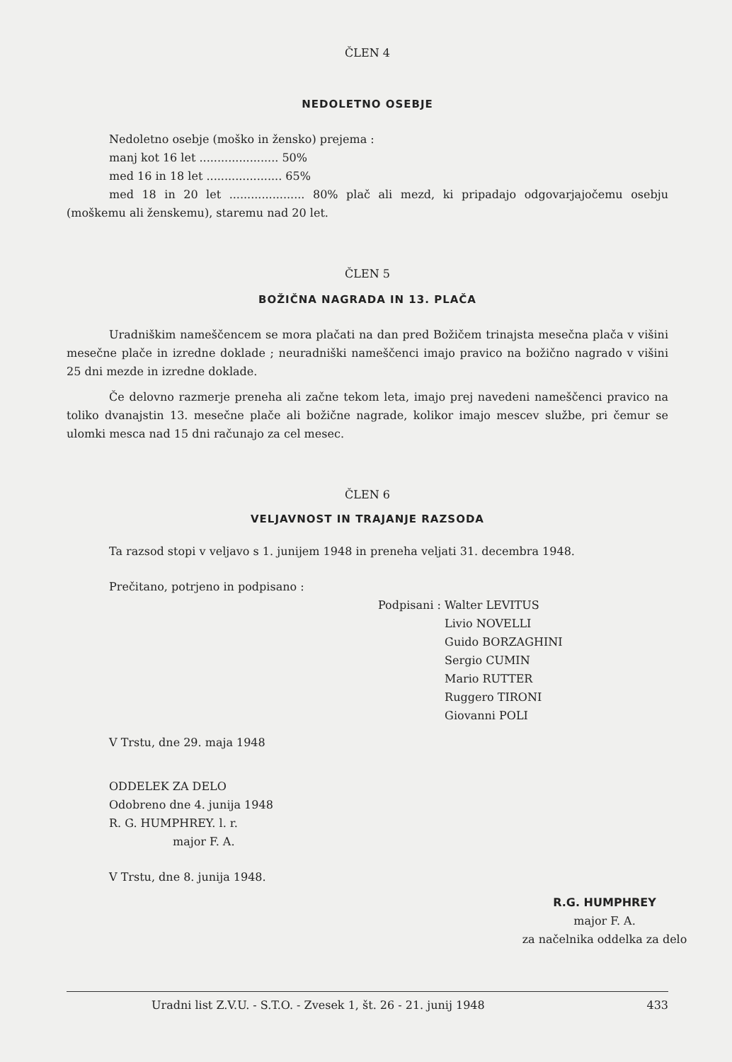ČLEN 4
NEDOLETNO OSEBJE
Nedoletno osebje (moško in žensko) prejema :
manj kot 16 let ...................... 50%
med 16 in 18 let ..................... 65%
med 18 in 20 let ..................... 80% plač ali mezd, ki pripadajo odgovarjajočemu osebju (moškemu ali ženskemu), staremu nad 20 let.
ČLEN 5
BOŽIČNA NAGRADA IN 13. PLAČA
Uradniškim nameščencem se mora plačati na dan pred Božičem trinajsta mesečna plača v višini mesečne plače in izredne doklade ; neuradniški nameščenci imajo pravico na božično nagrado v višini 25 dni mezde in izredne doklade.
Če delovno razmerje preneha ali začne tekom leta, imajo prej navedeni nameščenci pravico na toliko dvanajstin 13. mesečne plače ali božične nagrade, kolikor imajo mescev službe, pri čemur se ulomki mesca nad 15 dni računajo za cel mesec.
ČLEN 6
VELJAVNOST IN TRAJANJE RAZSODA
Ta razsod stopi v veljavo s 1. junijem 1948 in preneha veljati 31. decembra 1948.
Prečitano, potrjeno in podpisano :
Podpisani : Walter LEVITUS
Livio NOVELLI
Guido BORZAGHINI
Sergio CUMIN
Mario RUTTER
Ruggero TIRONI
Giovanni POLI
V Trstu, dne 29. maja 1948
ODDELEK ZA DELO
Odobreno dne 4. junija 1948
R. G. HUMPHREY. l. r.
major F. A.
V Trstu, dne 8. junija 1948.
R.G. HUMPHREY
major F. A.
za načelnika oddelka za delo
Uradni list Z.V.U. - S.T.O. - Zvesek 1, št. 26 - 21. junij 1948 433